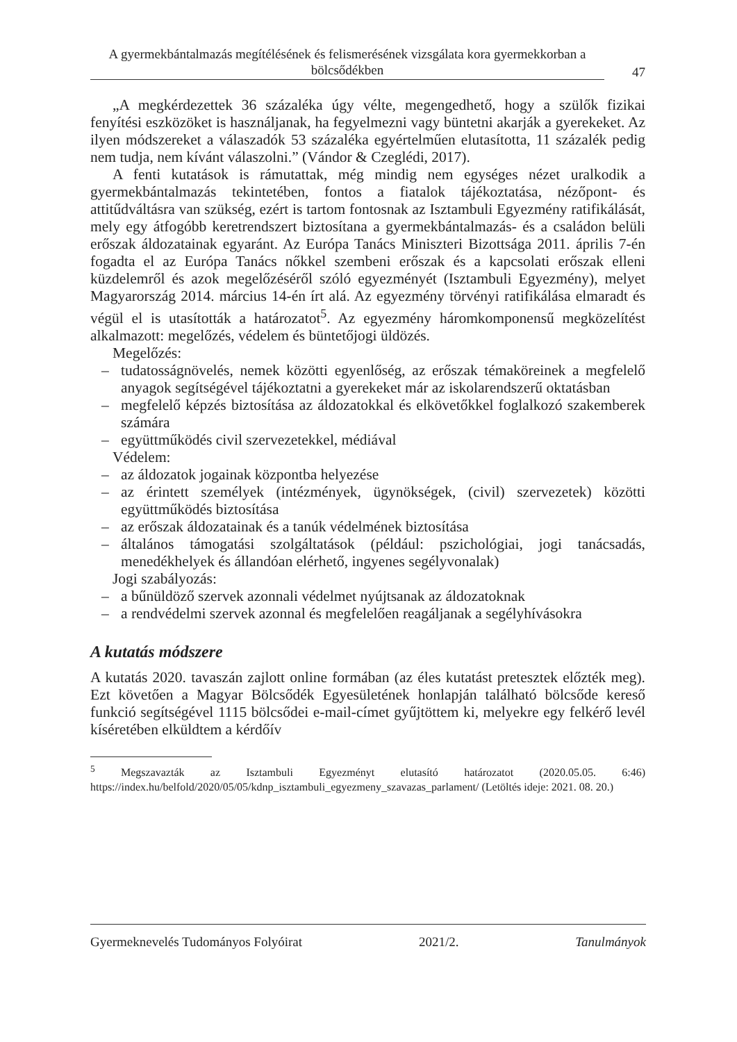A gyermekbántalmazás megítélésének és felismerésének vizsgálata kora gyermekkorban a bölcsődékben
47
„A megkérdezettek 36 százaléka úgy vélte, megengedhető, hogy a szülők fizikai fenyítési eszközöket is használjanak, ha fegyelmezni vagy büntetni akarják a gyerekeket. Az ilyen módszereket a válaszadók 53 százaléka egyértelműen elutasította, 11 százalék pedig nem tudja, nem kívánt válaszolni.” (Vándor & Czeglédi, 2017).
A fenti kutatások is rámutattak, még mindig nem egységes nézet uralkodik a gyermekbántalmazás tekintetében, fontos a fiatalok tájékoztatása, nézőpont- és attitűdváltásra van szükség, ezért is tartom fontosnak az Isztambuli Egyezmény ratifikálását, mely egy átfogóbb keretrendszert biztosítana a gyermekbántalmazás- és a családon belüli erőszak áldozatainak egyaránt. Az Európa Tanács Miniszteri Bizottsága 2011. április 7-én fogadta el az Európa Tanács nőkkel szembeni erőszak és a kapcsolati erőszak elleni küzdelemről és azok megelőzéséről szóló egyezményét (Isztambuli Egyezmény), melyet Magyarország 2014. március 14-én írt alá. Az egyezmény törvényi ratifikálása elmaradt és végül el is utasították a határozatot<sup>5</sup>. Az egyezmény háromkomponensű megközelítést alkalmazott: megelőzés, védelem és büntetőjogi üldözés.
Megelőzés:
– tudatosságnövelés, nemek közötti egyenlőség, az erőszak témaköreinek a megfelelő anyagok segítségével tájékoztatni a gyerekeket már az iskolarendszerű oktatásban
– megfelelő képzés biztosítása az áldozatokkal és elkövetőkkel foglalkozó szakemberek számára
– együttműködés civil szervezetekkel, médiával
Védelem:
– az áldozatok jogainak központba helyezése
– az érintett személyek (intézmények, ügynökségek, (civil) szervezetek) közötti együttműködés biztosítása
– az erőszak áldozatainak és a tanúk védelmének biztosítása
– általános támogatási szolgáltatások (például: pszichológiai, jogi tanácsadás, menedékhelyek és állandóan elérhető, ingyenes segélyvonalak)
Jogi szabályozás:
– a bűnüldöző szervek azonnali védelmet nyújtsanak az áldozatoknak
– a rendvédelmi szervek azonnal és megfelelően reagáljanak a segélyhívásokra
A kutatás módszere
A kutatás 2020. tavaszán zajlott online formában (az éles kutatást pretesztek előzték meg). Ezt követően a Magyar Bölcsődék Egyesületének honlapján található bölcsőde kereső funkció segítségével 1115 bölcsődei e-mail-címet gyűjtöttem ki, melyekre egy felkérő levél kíséretében elküldtem a kérdőív
<sup>5</sup> Megszavazták az Isztambuli Egyezményt elutasító határozatot (2020.05.05. 6:46) https://index.hu/belfold/2020/05/05/kdnp_isztambuli_egyezmeny_szavazas_parlament/ (Letöltés ideje: 2021. 08. 20.)
Gyermeknevelés Tudományos Folyóirat 2021/2. Tanulmányok